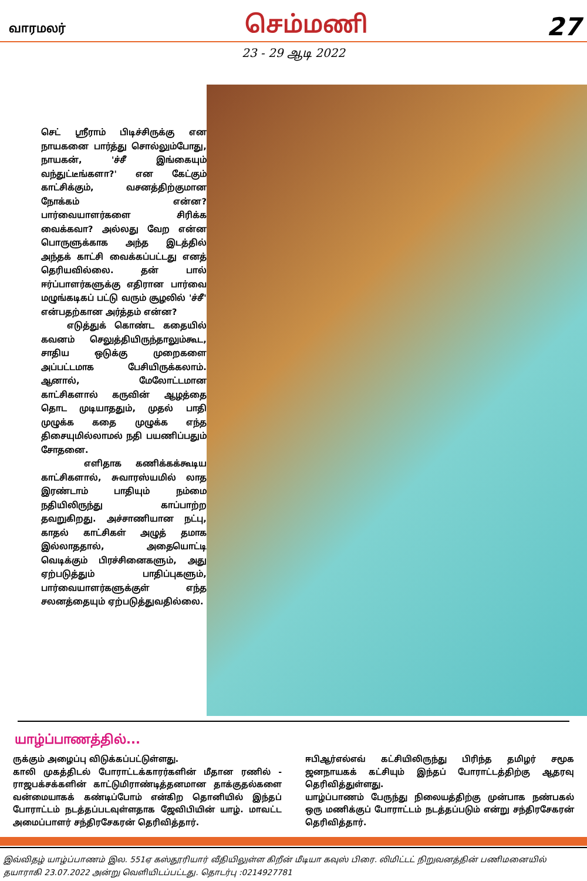வாரமலர் செம்மணி 27
23 - 29 ஆடி 2022
செட் ஸ்ரீராம் பிடிச்சிருக்கு என நாயகனை பார்த்து சொல்லும்போது, நாயகன், 'ச்சீ இங்கையும் வந்துட்டீங்களா?' என கேட்கும் காட்சிக்கும், வசனத்திற்குமான நோக்கம் என்ன? பார்வையாளர்களை சிரிக்க வைக்கவா? அல்லது வேற என்ன பொருளுக்காக அந்த இடத்தில் அந்தக் காட்சி வைக்கப்பட்டது எனத் தெரியவில்லை. தன் பால் ஈர்ப்பாளர்களுக்கு எதிரான பார்வை மழுங்கடிகப் பட்டு வரும் சூழலில் 'ச்சீ' என்பதற்கான அர்த்தம் என்ன?
எடுத்துக் கொண்ட கதையில் கவனம் செலுத்தியிருந்தாலும்கூட, சாதிய ஒடுக்கு முறைகளை அப்பட்டமாக பேசியிருக்கலாம். ஆனால், மேலோட்டமான காட்சிகளால் கருவின் ஆழத்தை தொட முடியாததும், முதல் பாதி முழுக்க கதை முழுக்க எந்த திசையுமில்லாமல் நதி பயணிப்பதும் சோதனை.
எளிதாக கணிக்கக்கூடிய காட்சிகளால், சுவாரஸ்யமில் லாத இரண்டாம் பாதியும் நம்மை நதியிலிருந்து காப்பாற்ற தவறுகிறது. அச்சாணியான நட்பு, காதல் காட்சிகள் அழுத் தமாக இல்லாததால், அதையொட்டி வெடிக்கும் பிரச்சினைகளும், அது ஏற்படுத்தும் பாதிப்புகளும், பார்வையாளர்களுக்குள் எந்த சலனத்தையும் ஏற்படுத்துவதில்லை.
யாழ்ப்பாணத்தில்...
ருக்கும் அழைப்பு விடுக்கப்பட்டுள்ளது.
காலி முகத்திடல் போராட்டக்காரர்களின் மீதான ரணில் - ராஜபக்சக்களின் காட்டுமிராண்டித்தனமான தாக்குதல்களை வன்மையாகக் கண்டிப்போம் என்கிற தொனியில் இந்தப் போராட்டம் நடத்தப்படவுள்ளதாக ஜேவிபியின் யாழ். மாவட்ட அமைப்பாளர் சந்திரசேகரன் தெரிவித்தார்.
ஈபிஆர்எல்எவ் கட்சியிலிருந்து பிரிந்த தமிழர் சமூக ஜனநாயகக் கட்சியும் இந்தப் போராட்டத்திற்கு ஆதரவு தெரிவித்துள்ளது.
யாழ்ப்பாணம் பேருந்து நிலையத்திற்கு முன்பாக நண்பகல் ஒரு மணிக்குப் போராட்டம் நடத்தப்படும் என்று சந்திரசேகரன் தெரிவித்தார்.
இவ்விதழ் யாழ்ப்பாணம் இல. 551ஏ கஸ்தூரியார் வீதியிலுள்ள கிறீன் மீடியா கவுஸ் பிரை. லிமிட்டட் நிறுவனத்தின் பணிமனையில் தயாராகி 23.07.2022 அன்று வெளியிடப்பட்டது. தொடர்பு :0214927781